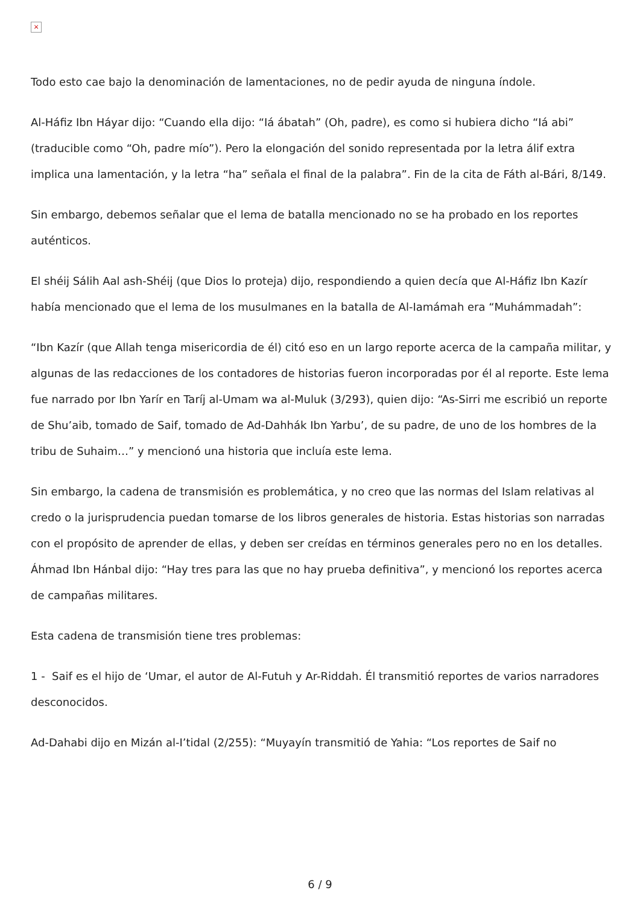×
Todo esto cae bajo la denominación de lamentaciones, no de pedir ayuda de ninguna índole.
Al-Háfiz Ibn Háyar dijo: “Cuando ella dijo: “Iá ábatah” (Oh, padre), es como si hubiera dicho “Iá abi” (traducible como “Oh, padre mío”). Pero la elongación del sonido representada por la letra álif extra implica una lamentación, y la letra “ha” señala el final de la palabra”. Fin de la cita de Fáth al-Bári, 8/149.
Sin embargo, debemos señalar que el lema de batalla mencionado no se ha probado en los reportes auténticos.
El shéij Sálih Aal ash-Shéij (que Dios lo proteja) dijo, respondiendo a quien decía que Al-Háfiz Ibn Kazír había mencionado que el lema de los musulmanes en la batalla de Al-Iamámah era “Muhámmadah”:
“Ibn Kazír (que Allah tenga misericordia de él) citó eso en un largo reporte acerca de la campaña militar, y algunas de las redacciones de los contadores de historias fueron incorporadas por él al reporte. Este lema fue narrado por Ibn Yarír en Taríj al-Umam wa al-Muluk (3/293), quien dijo: “As-Sirri me escribió un reporte de Shu’aib, tomado de Saif, tomado de Ad-Dahhák Ibn Yarbu’, de su padre, de uno de los hombres de la tribu de Suhaim…” y mencionó una historia que incluía este lema.
Sin embargo, la cadena de transmisión es problemática, y no creo que las normas del Islam relativas al credo o la jurisprudencia puedan tomarse de los libros generales de historia. Estas historias son narradas con el propósito de aprender de ellas, y deben ser creídas en términos generales pero no en los detalles. Áhmad Ibn Hánbal dijo: “Hay tres para las que no hay prueba definitiva”, y mencionó los reportes acerca de campañas militares.
Esta cadena de transmisión tiene tres problemas:
1 - Saif es el hijo de ‘Umar, el autor de Al-Futuh y Ar-Riddah. Él transmitió reportes de varios narradores desconocidos.
Ad-Dahabi dijo en Mizán al-I’tidal (2/255): “Muyayín transmitió de Yahia: “Los reportes de Saif no
6 / 9